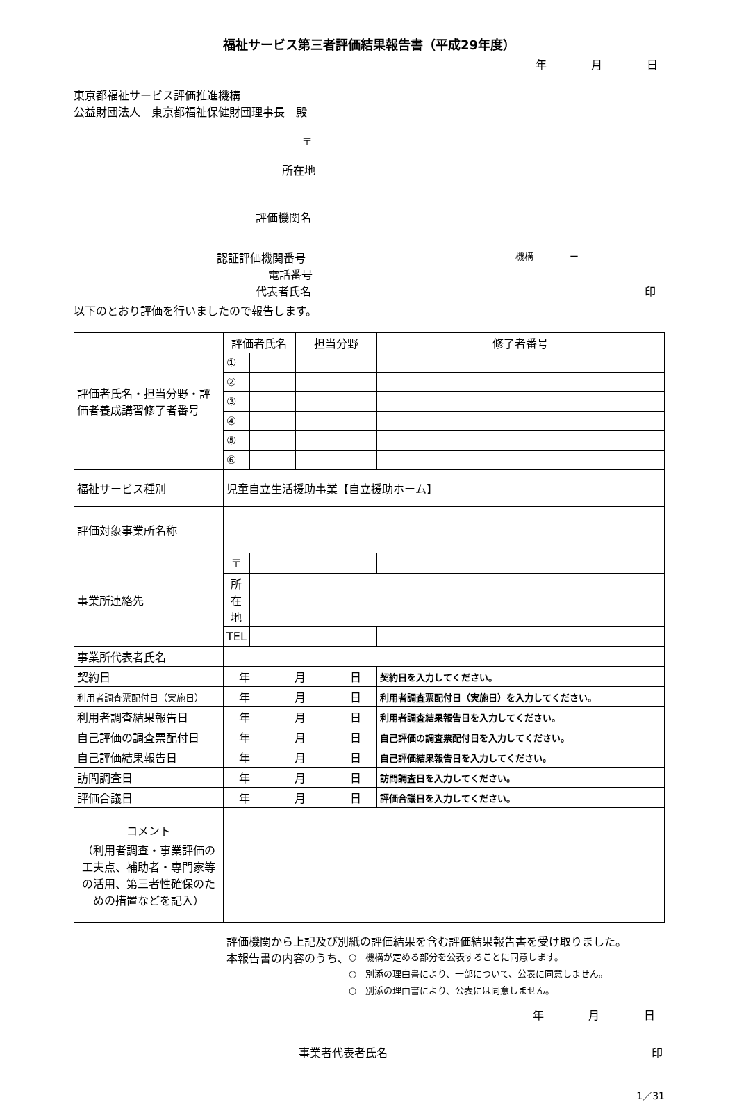福祉サービス第三者評価結果報告書（平成29年度）
年　　　　月　　　　日
東京都福祉サービス評価推進機構
公益財団法人　東京都福祉保健財団理事長　殿
〒
所在地
評価機関名
認証評価機関番号 機構　　　　ー
電話番号
代表者氏名 印
以下のとおり評価を行いましたので報告します。
| 評価者氏名・担当分野・評価者養成講習修了者番号 | 評価者氏名 | | 担当分野 | 修了者番号 |
| | ① | | | |
| | ② | | | |
| | ③ | | | |
| | ④ | | | |
| | ⑤ | | | |
| | ⑥ | | | |
| 福祉サービス種別 | 児童自立生活援助事業【自立援助ホーム】 | | | |
| 評価対象事業所名称 | | | | |
| 事業所連絡先 | 〒 | | | |
| | 所在地 | | | |
| | TEL | | | |
| 事業所代表者氏名 | | | | |
| 契約日 | 年 月 日 | | | 契約日を入力してください。 |
| 利用者調査票配付日（実施日） | 年 月 日 | | | 利用者調査票配付日（実施日）を入力してください。 |
| 利用者調査結果報告日 | 年 月 日 | | | 利用者調査結果報告日を入力してください。 |
| 自己評価の調査票配付日 | 年 月 日 | | | 自己評価の調査票配付日を入力してください。 |
| 自己評価結果報告日 | 年 月 日 | | | 自己評価結果報告日を入力してください。 |
| 訪問調査日 | 年 月 日 | | | 訪問調査日を入力してください。 |
| 評価合議日 | 年 月 日 | | | 評価合議日を入力してください。 |
| コメント （利用者調査・事業評価の工夫点、補助者・専門家等の活用、第三者性確保のための措置などを記入） | | | | |
評価機関から上記及び別紙の評価結果を含む評価結果報告書を受け取りました。
本報告書の内容のうち、
○　機構が定める部分を公表することに同意します。
○　別添の理由書により、一部について、公表に同意しません。
○　別添の理由書により、公表には同意しません。
年　　　　月　　　　日
事業者代表者氏名 印
1／31